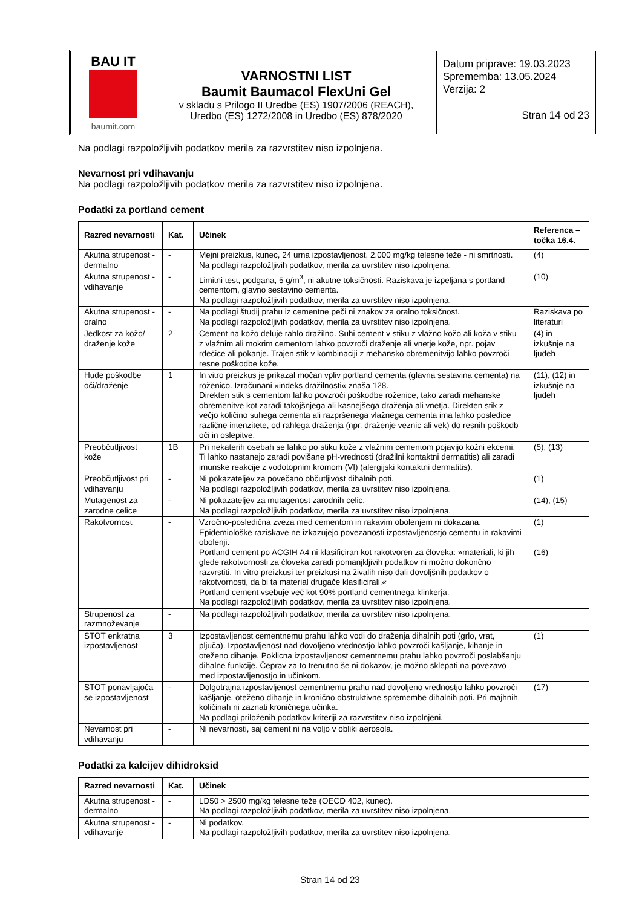BAU IT
baumit.com
VARNOSTNI LIST
Baumit Baumacol FlexUni Gel
v skladu s Prilogo II Uredbe (ES) 1907/2006 (REACH),
Uredbo (ES) 1272/2008 in Uredbo (ES) 878/2020
Datum priprave: 19.03.2023
Sprememba: 13.05.2024
Verzija: 2
Stran 14 od 23
Na podlagi razpoložljivih podatkov merila za razvrstitev niso izpolnjena.
Nevarnost pri vdihavanju
Na podlagi razpoložljivih podatkov merila za razvrstitev niso izpolnjena.
Podatki za portland cement
| Razred nevarnosti | Kat. | Učinek | Referenca – točka 16.4. |
| --- | --- | --- | --- |
| Akutna strupenost - dermalno | - | Mejni preizkus, kunec, 24 urna izpostavljenost, 2.000 mg/kg telesne teže - ni smrtnosti. Na podlagi razpoložljivih podatkov, merila za uvrstitev niso izpolnjena. | (4) |
| Akutna strupenost - vdihavanje | - | Limitni test, podgana, 5 g/m<sup>3</sup>, ni akutne toksičnosti. Raziskava je izpeljana s portland cementom, glavno sestavino cementa. Na podlagi razpoložljivih podatkov, merila za uvrstitev niso izpolnjena. | (10) |
| Akutna strupenost - oralno | - | Na podlagi študij prahu iz cementne peči ni znakov za oralno toksičnost. Na podlagi razpoložljivih podatkov, merila za uvrstitev niso izpolnjena. | Raziskava po literaturi |
| Jedkost za kožo/ draženje kože | 2 | Cement na kožo deluje rahlo dražilno. Suhi cement v stiku z vlažno kožo ali koža v stiku z vlažnim ali mokrim cementom lahko povzroči draženje ali vnetje kože, npr. pojav rdečice ali pokanje. Trajen stik v kombinaciji z mehansko obremenitvijo lahko povzroči resne poškodbe kože. | (4) in izkušnje na ljudeh |
| Hude poškodbe oči/draženje | 1 | In vitro preizkus je prikazal močan vpliv portland cementa (glavna sestavina cementa) na roženico. Izračunani »indeks dražilnosti« znaša 128. Direkten stik s cementom lahko povzroči poškodbe roženice, tako zaradi mehanske obremenitve kot zaradi takojšnjega ali kasnejšega draženja ali vnetja. Direkten stik z večjo količino suhega cementa ali razpršenega vlažnega cementa ima lahko posledice različne intenzitete, od rahlega draženja (npr. draženje veznic ali vek) do resnih poškodb oči in oslepitve. | (11), (12) in izkušnje na ljudeh |
| Preobčutljivost kože | 1B | Pri nekaterih osebah se lahko po stiku kože z vlažnim cementom pojavijo kožni ekcemi. Ti lahko nastanejo zaradi povišane pH-vrednosti (dražilni kontaktni dermatitis) ali zaradi imunske reakcije z vodotopnim kromom (VI) (alergijski kontaktni dermatitis). | (5), (13) |
| Preobčutljivost pri vdihavanju | - | Ni pokazateljev za povečano občutljivost dihalnih poti. Na podlagi razpoložljivih podatkov, merila za uvrstitev niso izpolnjena. | (1) |
| Mutagenost za zarodne celice | - | Ni pokazateljev za mutagenost zarodnih celic. Na podlagi razpoložljivih podatkov, merila za uvrstitev niso izpolnjena. | (14), (15) |
| Rakotvornost | - | Vzročno-posledična zveza med cementom in rakavim obolenjem ni dokazana. Epidemiološke raziskave ne izkazujejo povezanosti izpostavljenostjo cementu in rakavimi obolenji. Portland cement po ACGIH A4 ni klasificiran kot rakotvoren za človeka: »materiali, ki jih glede rakotvornosti za človeka zaradi pomanjkljivih podatkov ni možno dokončno razvrstiti. In vitro preizkusi ter preizkusi na živalih niso dali dovoljšnih podatkov o rakotvornosti, da bi ta material drugače klasificirali.« Portland cement vsebuje več kot 90% portland cementnega klinkerja. Na podlagi razpoložljivih podatkov, merila za uvrstitev niso izpolnjena. | (1) (16) |
| Strupenost za razmnoževanje | - | Na podlagi razpoložljivih podatkov, merila za uvrstitev niso izpolnjena. | |
| STOT enkratna izpostavljenost | 3 | Izpostavljenost cementnemu prahu lahko vodi do draženja dihalnih poti (grlo, vrat, pljuča). Izpostavljenost nad dovoljeno vrednostjo lahko povzroči kašljanje, kihanje in oteženo dihanje. Poklicna izpostavljenost cementnemu prahu lahko povzroči poslabšanju dihalne funkcije. Čeprav za to trenutno še ni dokazov, je možno sklepati na povezavo med izpostavljenostjo in učinkom. | (1) |
| STOT ponavljajoča se izpostavljenost | - | Dolgotrajna izpostavljenost cementnemu prahu nad dovoljeno vrednostjo lahko povzroči kašljanje, oteženo dihanje in kronično obstruktivne spremembe dihalnih poti. Pri majhnih količinah ni zaznati kroničnega učinka. Na podlagi priloženih podatkov kriteriji za razvrstitev niso izpolnjeni. | (17) |
| Nevarnost pri vdihavanju | - | Ni nevarnosti, saj cement ni na voljo v obliki aerosola. | |
Podatki za kalcijev dihidroksid
| Razred nevarnosti | Kat. | Učinek |
| --- | --- | --- |
| Akutna strupenost - dermalno | - | LD50 > 2500 mg/kg telesne teže (OECD 402, kunec). Na podlagi razpoložljivih podatkov, merila za uvrstitev niso izpolnjena. |
| Akutna strupenost - vdihavanje | - | Ni podatkov. Na podlagi razpoložljivih podatkov, merila za uvrstitev niso izpolnjena. |
Stran 14 od 23